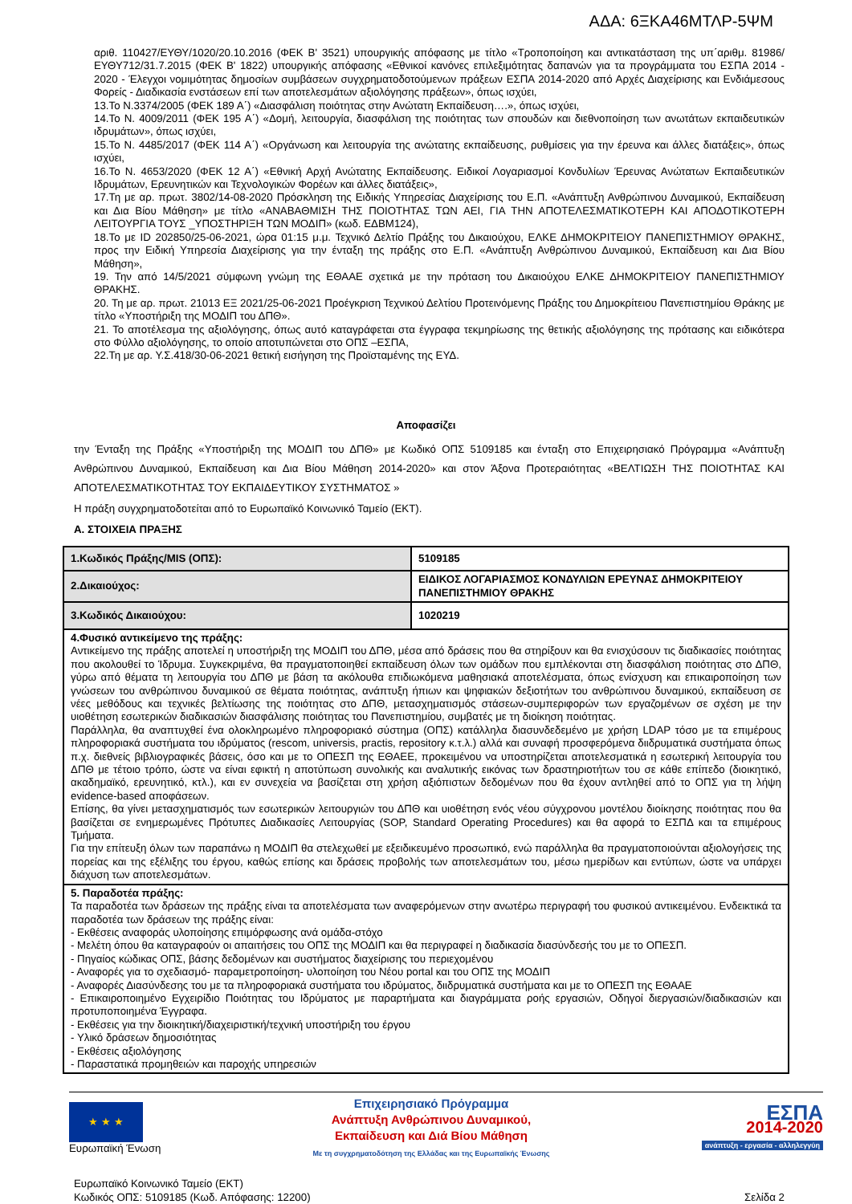ΑΔΑ: 6ΞΚΑ46ΜΤΛΡ-5ΨΜ
αριθ. 110427/ΕΥΘΥ/1020/20.10.2016 (ΦΕΚ Β' 3521) υπουργικής απόφασης με τίτλο «Τροποποίηση και αντικατάσταση της υπ΄αριθμ. 81986/ΕΥΘΥ712/31.7.2015 (ΦΕΚ Β' 1822) υπουργικής απόφασης «Εθνικοί κανόνες επιλεξιμότητας δαπανών για τα προγράμματα του ΕΣΠΑ 2014 - 2020 - Έλεγχοι νομιμότητας δημοσίων συμβάσεων συγχρηματοδοτούμενων πράξεων ΕΣΠΑ 2014-2020 από Αρχές Διαχείρισης και Ενδιάμεσους Φορείς - Διαδικασία ενστάσεων επί των αποτελεσμάτων αξιολόγησης πράξεων», όπως ισχύει,
13.Το Ν.3374/2005 (ΦΕΚ 189 Α΄) «Διασφάλιση ποιότητας στην Ανώτατη Εκπαίδευση….», όπως ισχύει,
14.Το Ν. 4009/2011 (ΦΕΚ 195 Α΄) «Δομή, λειτουργία, διασφάλιση της ποιότητας των σπουδών και διεθνοποίηση των ανωτάτων εκπαιδευτικών ιδρυμάτων», όπως ισχύει,
15.Το Ν. 4485/2017 (ΦΕΚ 114 Α΄) «Οργάνωση και λειτουργία της ανώτατης εκπαίδευσης, ρυθμίσεις για την έρευνα και άλλες διατάξεις», όπως ισχύει,
16.Το Ν. 4653/2020 (ΦΕΚ 12 Α΄) «Εθνική Αρχή Ανώτατης Εκπαίδευσης. Ειδικοί Λογαριασμοί Κονδυλίων Έρευνας Ανώτατων Εκπαιδευτικών Ιδρυμάτων, Ερευνητικών και Τεχνολογικών Φορέων και άλλες διατάξεις»,
17.Τη με αρ. πρωτ. 3802/14-08-2020 Πρόσκληση της Ειδικής Υπηρεσίας Διαχείρισης του Ε.Π. «Ανάπτυξη Ανθρώπινου Δυναμικού, Εκπαίδευση και Δια Βίου Μάθηση» με τίτλο «ΑΝΑΒΑΘΜΙΣΗ ΤΗΣ ΠΟΙΟΤΗΤΑΣ ΤΩΝ ΑΕΙ, ΓΙΑ ΤΗΝ ΑΠΟΤΕΛΕΣΜΑΤΙΚΟΤΕΡΗ ΚΑΙ ΑΠΟΔΟΤΙΚΟΤΕΡΗ ΛΕΙΤΟΥΡΓΙΑ ΤΟΥΣ _ΥΠΟΣΤΗΡΙΞΗ ΤΩΝ ΜΟΔΙΠ» (κωδ. ΕΔΒΜ124),
18.Το με ID 202850/25-06-2021, ώρα 01:15 μ.μ. Τεχνικό Δελτίο Πράξης του Δικαιούχου, ΕΛΚΕ ΔΗΜΟΚΡΙΤΕΙΟΥ ΠΑΝΕΠΙΣΤΗΜΙΟΥ ΘΡΑΚΗΣ, προς την Ειδική Υπηρεσία Διαχείρισης για την ένταξη της πράξης στο Ε.Π. «Ανάπτυξη Ανθρώπινου Δυναμικού, Εκπαίδευση και Δια Βίου Μάθηση»,
19. Την από 14/5/2021 σύμφωνη γνώμη της ΕΘΑΑΕ σχετικά με την πρόταση του Δικαιούχου ΕΛΚΕ ΔΗΜΟΚΡΙΤΕΙΟΥ ΠΑΝΕΠΙΣΤΗΜΙΟΥ ΘΡΑΚΗΣ.
20. Τη με αρ. πρωτ. 21013 ΕΞ 2021/25-06-2021 Προέγκριση Τεχνικού Δελτίου Προτεινόμενης Πράξης του Δημοκρίτειου Πανεπιστημίου Θράκης με τίτλο «Υποστήριξη της ΜΟΔΙΠ του ΔΠΘ».
21. Το αποτέλεσμα της αξιολόγησης, όπως αυτό καταγράφεται στα έγγραφα τεκμηρίωσης της θετικής αξιολόγησης της πρότασης και ειδικότερα στο Φύλλο αξιολόγησης, το οποίο αποτυπώνεται στο ΟΠΣ –ΕΣΠΑ,
22.Τη με αρ. Υ.Σ.418/30-06-2021 θετική εισήγηση της Προϊσταμένης της ΕΥΔ.
Αποφασίζει
την Ένταξη της Πράξης «Υποστήριξη της ΜΟΔΙΠ του ΔΠΘ» με Κωδικό ΟΠΣ 5109185 και ένταξη στο Επιχειρησιακό Πρόγραμμα «Ανάπτυξη Ανθρώπινου Δυναμικού, Εκπαίδευση και Δια Βίου Μάθηση 2014-2020» και στον Άξονα Προτεραιότητας «ΒΕΛΤΙΩΣΗ ΤΗΣ ΠΟΙΟΤΗΤΑΣ ΚΑΙ ΑΠΟΤΕΛΕΣΜΑΤΙΚΟΤΗΤΑΣ ΤΟΥ ΕΚΠΑΙΔΕΥΤΙΚΟΥ ΣΥΣΤΗΜΑΤΟΣ »
Η πράξη συγχρηματοδοτείται από το Ευρωπαϊκό Κοινωνικό Ταμείο (ΕΚΤ).
Α. ΣΤΟΙΧΕΙΑ ΠΡΑΞΗΣ
| 1.Κωδικός Πράξης/MIS (ΟΠΣ): | 5109185 |
| 2.Δικαιούχος: | ΕΙΔΙΚΟΣ ΛΟΓΑΡΙΑΣΜΟΣ ΚΟΝΔΥΛΙΩΝ ΕΡΕΥΝΑΣ ΔΗΜΟΚΡΙΤΕΙΟΥ ΠΑΝΕΠΙΣΤΗΜΙΟΥ ΘΡΑΚΗΣ |
| 3.Κωδικός Δικαιούχου: | 1020219 |
| 4.Φυσικό αντικείμενο της πράξης: Αντικείμενο της πράξης αποτελεί η υποστήριξη της ΜΟΔΙΠ του ΔΠΘ, μέσα από δράσεις που θα στηρίξουν και θα ενισχύσουν τις διαδικασίες ποιότητας που ακολουθεί το Ίδρυμα. Συγκεκριμένα, θα πραγματοποιηθεί εκπαίδευση όλων των ομάδων που εμπλέκονται στη διασφάλιση ποιότητας στο ΔΠΘ, γύρω από θέματα τη λειτουργία του ΔΠΘ με βάση τα ακόλουθα επιδιωκόμενα μαθησιακά αποτελέσματα, όπως ενίσχυση και επικαιροποίηση των γνώσεων του ανθρώπινου δυναμικού σε θέματα ποιότητας, ανάπτυξη ήπιων και ψηφιακών δεξιοτήτων του ανθρώπινου δυναμικού, εκπαίδευση σε νέες μεθόδους και τεχνικές βελτίωσης της ποιότητας στο ΔΠΘ, μετασχηματισμός στάσεων-συμπεριφορών των εργαζομένων σε σχέση με την υιοθέτηση εσωτερικών διαδικασιών διασφάλισης ποιότητας του Πανεπιστημίου, συμβατές με τη διοίκηση ποιότητας. Παράλληλα, θα αναπτυχθεί ένα ολοκληρωμένο πληροφοριακό σύστημα (ΟΠΣ) κατάλληλα διασυνδεδεμένο με χρήση LDAP τόσο με τα επιμέρους πληροφοριακά συστήματα του ιδρύματος (rescom, universis, practis, repository κ.τ.λ.) αλλά και συναφή προσφερόμενα διιδρυματικά συστήματα όπως π.χ. διεθνείς βιβλιογραφικές βάσεις, όσο και με το ΟΠΕΣΠ της ΕΘΑΕΕ, προκειμένου να υποστηρίζεται αποτελεσματικά η εσωτερική λειτουργία του ΔΠΘ με τέτοιο τρόπο, ώστε να είναι εφικτή η αποτύπωση συνολικής και αναλυτικής εικόνας των δραστηριοτήτων του σε κάθε επίπεδο (διοικητικό, ακαδημαϊκό, ερευνητικό, κτλ.), και εν συνεχεία να βασίζεται στη χρήση αξιόπιστων δεδομένων που θα έχουν αντληθεί από το ΟΠΣ για τη λήψη evidence-based αποφάσεων. Επίσης, θα γίνει μετασχηματισμός των εσωτερικών λειτουργιών του ΔΠΘ και υιοθέτηση ενός νέου σύγχρονου μοντέλου διοίκησης ποιότητας που θα βασίζεται σε ενημερωμένες Πρότυπες Διαδικασίες Λειτουργίας (SOP, Standard Operating Procedures) και θα αφορά το ΕΣΠΔ και τα επιμέρους Τμήματα. Για την επίτευξη όλων των παραπάνω η ΜΟΔΙΠ θα στελεχωθεί με εξειδικευμένο προσωπικό, ενώ παράλληλα θα πραγματοποιούνται αξιολογήσεις της πορείας και της εξέλιξης του έργου, καθώς επίσης και δράσεις προβολής των αποτελεσμάτων του, μέσω ημερίδων και εντύπων, ώστε να υπάρχει διάχυση των αποτελεσμάτων. | |
| 5. Παραδοτέα πράξης: Τα παραδοτέα των δράσεων της πράξης είναι τα αποτελέσματα των αναφερόμενων στην ανωτέρω περιγραφή του φυσικού αντικειμένου. Ενδεικτικά τα παραδοτέα των δράσεων της πράξης είναι: - Εκθέσεις αναφοράς υλοποίησης επιμόρφωσης ανά ομάδα-στόχο - Μελέτη όπου θα καταγραφούν οι απαιτήσεις του ΟΠΣ της ΜΟΔΙΠ και θα περιγραφεί η διαδικασία διασύνδεσής του με το ΟΠΕΣΠ. - Πηγαίος κώδικας ΟΠΣ, βάσης δεδομένων και συστήματος διαχείρισης του περιεχομένου - Αναφορές για το σχεδιασμό- παραμετροποίηση- υλοποίηση του Νέου portal και του ΟΠΣ της ΜΟΔΙΠ - Αναφορές Διασύνδεσης του με τα πληροφοριακά συστήματα του ιδρύματος, διιδρυματικά συστήματα και με το ΟΠΕΣΠ της ΕΘΑΑΕ - Επικαιροποιημένο Εγχειρίδιο Ποιότητας του Ιδρύματος με παραρτήματα και διαγράμματα ροής εργασιών, Οδηγοί διεργασιών/διαδικασιών και προτυποποιημένα Έγγραφα. - Εκθέσεις για την διοικητική/διαχειριστική/τεχνική υποστήριξη του έργου - Υλικό δράσεων δημοσιότητας - Εκθέσεις αξιολόγησης - Παραστατικά προμηθειών και παροχής υπηρεσιών | |
★ ★ ★
Ευρωπαϊκή Ένωση
Επιχειρησιακό Πρόγραμμα
Ανάπτυξη Ανθρώπινου Δυναμικού,
Εκπαίδευση και Διά Βίου Μάθηση
Με τη συγχρηματοδότηση της Ελλάδας και της Ευρωπαϊκής Ένωσης
ΕΣΠΑ
2014-2020
ανάπτυξη - εργασία - αλληλεγγύη
Ευρωπαϊκό Κοινωνικό Ταμείο (ΕΚΤ)
Κωδικός ΟΠΣ: 5109185 (Κωδ. Απόφασης: 12200)
Σελίδα 2